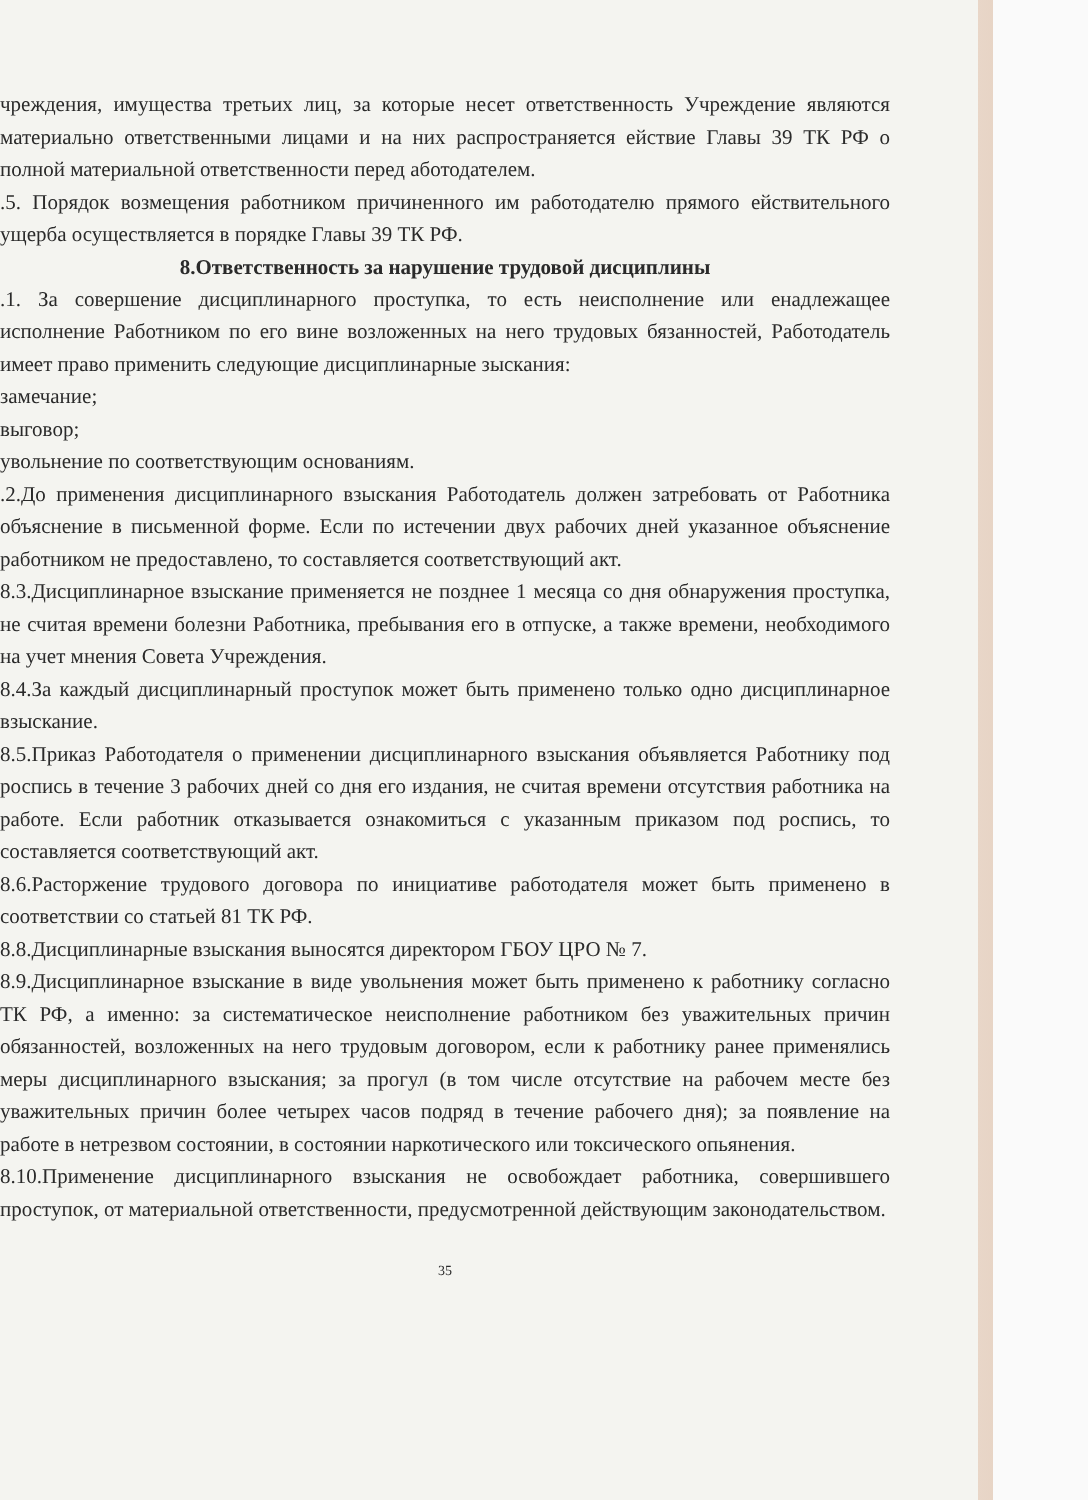чреждения, имущества третьих лиц, за которые несет ответственность Учреждение являются материально ответственными лицами и на них распространяется ействие Главы 39 ТК РФ о полной материальной ответственности перед аботодателем.
.5. Порядок возмещения работником причиненного им работодателю прямого ействительного ущерба осуществляется в порядке Главы 39 ТК РФ.
8.Ответственность за нарушение трудовой дисциплины
.1. За совершение дисциплинарного проступка, то есть неисполнение или енадлежащее исполнение Работником по его вине возложенных на него трудовых бязанностей, Работодатель имеет право применить следующие дисциплинарные зыскания:
замечание;
выговор;
увольнение по соответствующим основаниям.
.2.До применения дисциплинарного взыскания Работодатель должен затребовать от Работника объяснение в письменной форме. Если по истечении двух рабочих дней указанное объяснение работником не предоставлено, то составляется соответствующий акт.
8.3.Дисциплинарное взыскание применяется не позднее 1 месяца со дня обнаружения проступка, не считая времени болезни Работника, пребывания его в отпуске, а также времени, необходимого на учет мнения Совета Учреждения.
8.4.За каждый дисциплинарный проступок может быть применено только одно дисциплинарное взыскание.
8.5.Приказ Работодателя о применении дисциплинарного взыскания объявляется Работнику под роспись в течение 3 рабочих дней со дня его издания, не считая времени отсутствия работника на работе. Если работник отказывается ознакомиться с указанным приказом под роспись, то составляется соответствующий акт.
8.6.Расторжение трудового договора по инициативе работодателя может быть применено в соответствии со статьей 81 ТК РФ.
8.8.Дисциплинарные взыскания выносятся директором ГБОУ ЦРО № 7.
8.9.Дисциплинарное взыскание в виде увольнения может быть применено к работнику согласно ТК РФ, а именно: за систематическое неисполнение работником без уважительных причин обязанностей, возложенных на него трудовым договором, если к работнику ранее применялись меры дисциплинарного взыскания; за прогул (в том числе отсутствие на рабочем месте без уважительных причин более четырех часов подряд в течение рабочего дня); за появление на работе в нетрезвом состоянии, в состоянии наркотического или токсического опьянения.
8.10.Применение дисциплинарного взыскания не освобождает работника, совершившего проступок, от материальной ответственности, предусмотренной действующим законодательством.
35